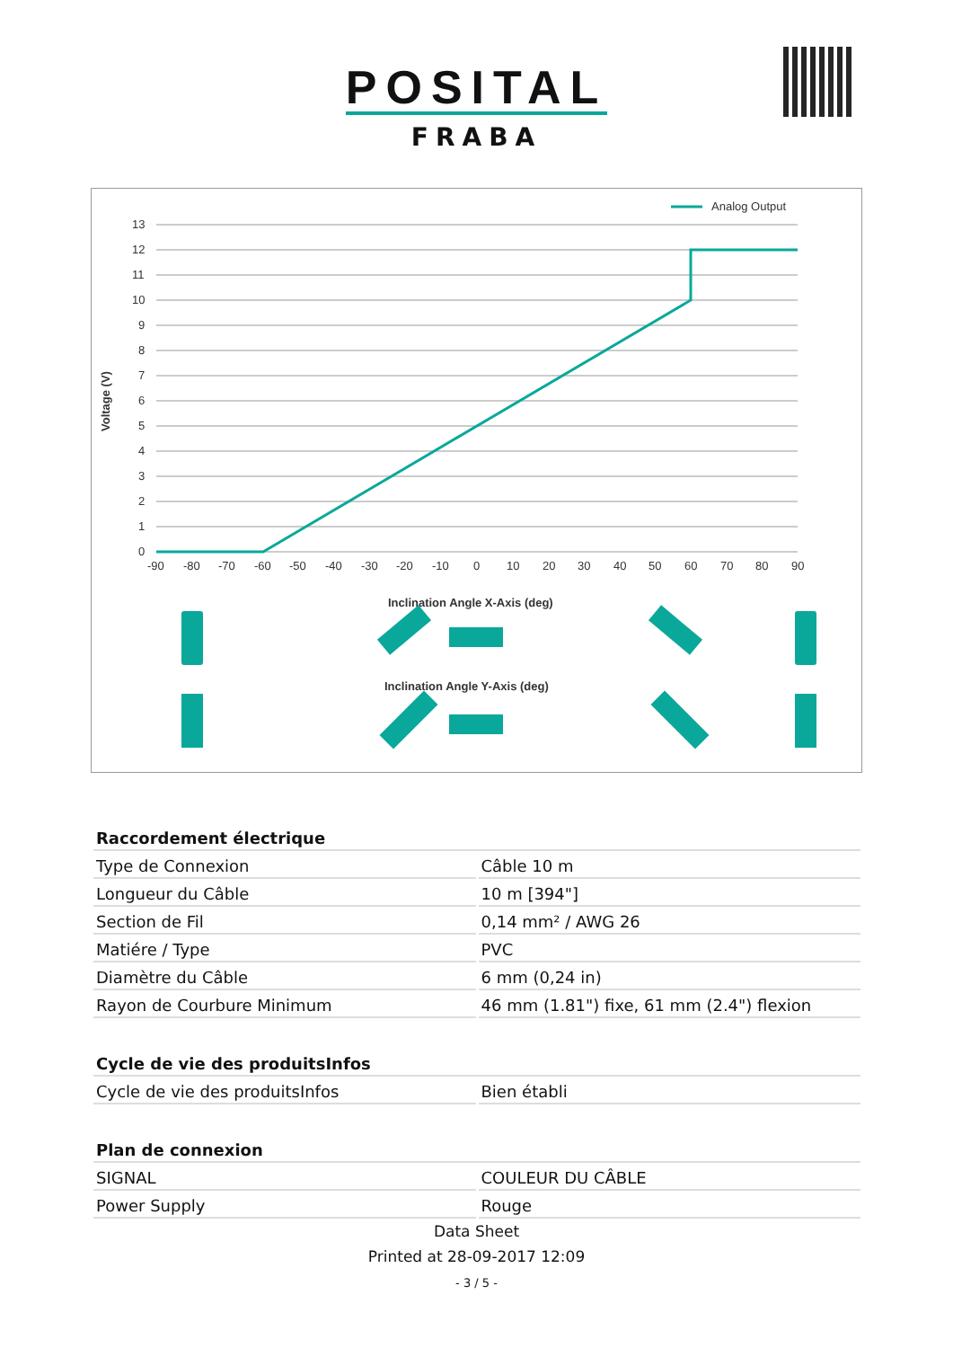POSITAL
FRABA
Analog Output
13
12
11
10
9
8
7
6
5
4
3
2
1
0
Voltage (V)
-90
-80
-70
-60
-50
-40
-30
-20
-10
0
10
20
30
40
50
60
70
80
90
Inclination Angle X-Axis (deg)
Inclination Angle Y-Axis (deg)
| Raccordement électrique | |
| --- | --- |
| Type de Connexion | Câble 10 m |
| Longueur du Câble | 10 m [394"] |
| Section de Fil | 0,14 mm² / AWG 26 |
| Matiére / Type | PVC |
| Diamètre du Câble | 6 mm (0,24 in) |
| Rayon de Courbure Minimum | 46 mm (1.81") fixe, 61 mm (2.4") flexion |
| Cycle de vie des produitsInfos | |
| Cycle de vie des produitsInfos | Bien établi |
| Plan de connexion | |
| SIGNAL | COULEUR DU CÂBLE |
| Power Supply | Rouge |
Data Sheet
Printed at 28-09-2017 12:09
- 3 / 5 -